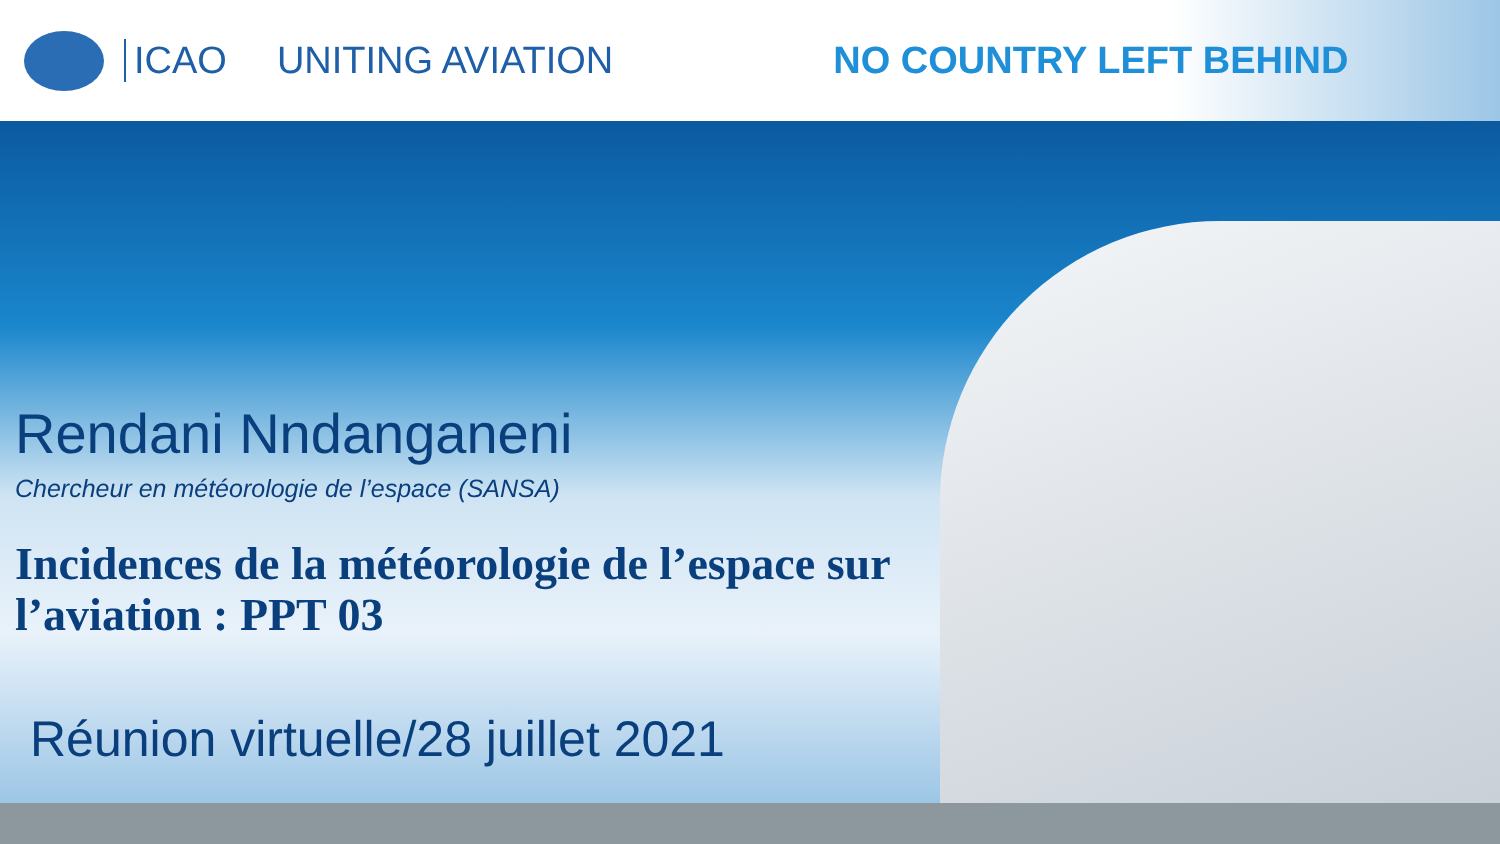ICAO UNITING AVIATION NO COUNTRY LEFT BEHIND
Rendani Nndanganeni
Chercheur en météorologie de l’espace (SANSA)
Incidences de la météorologie de l’espace sur l’aviation : PPT 03
Réunion virtuelle/28 juillet 2021